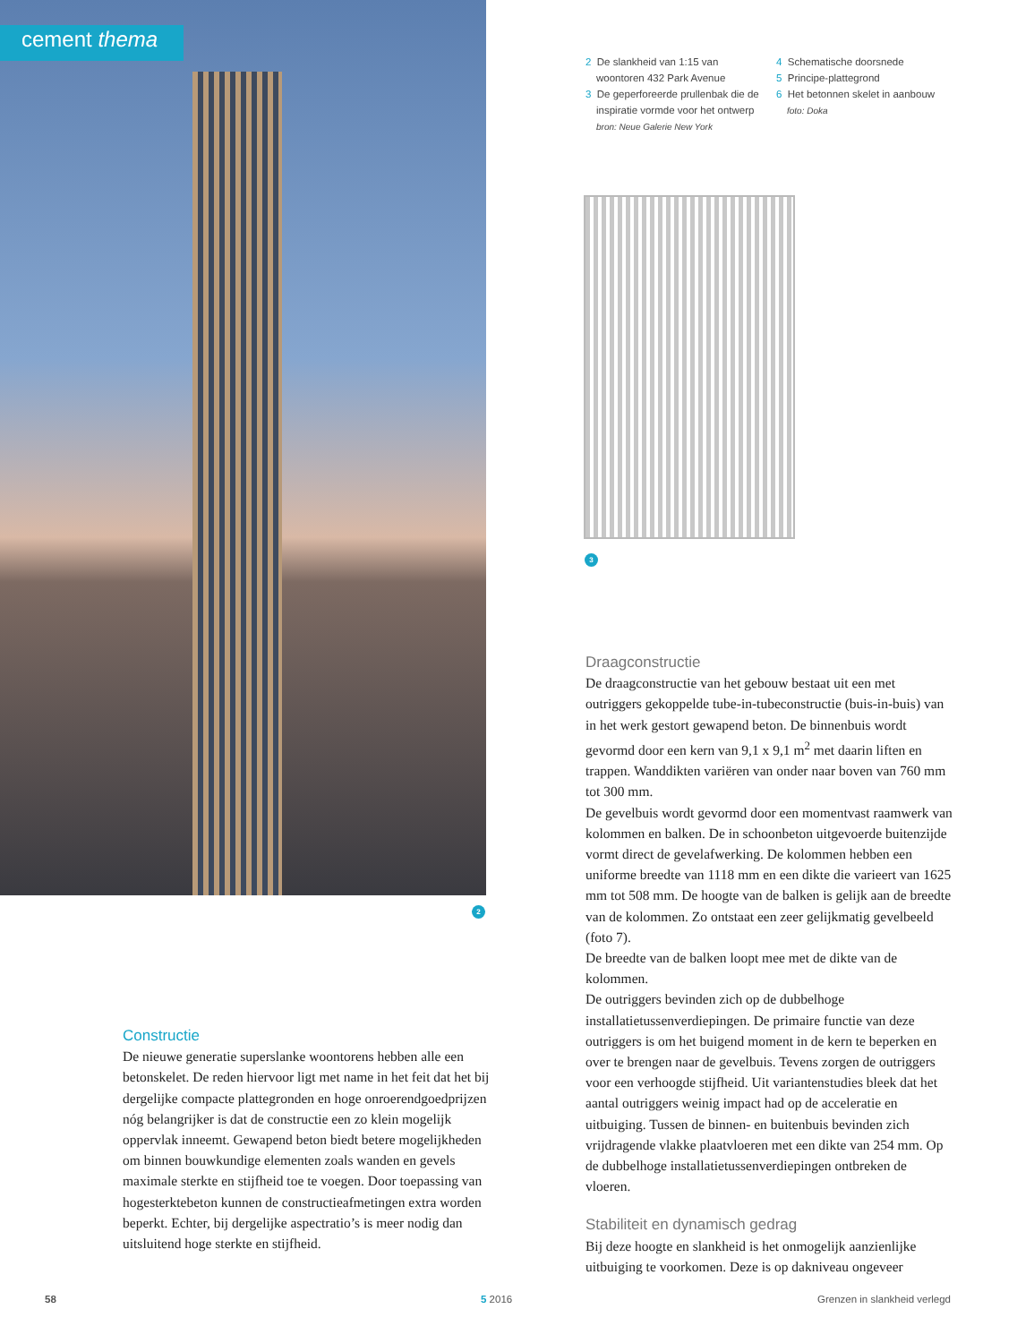cement thema
2
2 De slankheid van 1:15 van woontoren 432 Park Avenue
3 De geperforeerde prullenbak die de inspiratie vormde voor het ontwerp
bron: Neue Galerie New York
4 Schematische doorsnede
5 Principe-plattegrond
6 Het betonnen skelet in aanbouw
foto: Doka
3
Constructie
De nieuwe generatie superslanke woontorens hebben alle een betonskelet. De reden hiervoor ligt met name in het feit dat het bij dergelijke compacte plattegronden en hoge onroerendgoedprijzen nóg belangrijker is dat de constructie een zo klein mogelijk oppervlak inneemt. Gewapend beton biedt betere mogelijkheden om binnen bouwkundige elementen zoals wanden en gevels maximale sterkte en stijfheid toe te voegen. Door toepassing van hogesterktebeton kunnen de constructieafmetingen extra worden beperkt. Echter, bij dergelijke aspectratio’s is meer nodig dan uitsluitend hoge sterkte en stijfheid.
Draagconstructie
De draagconstructie van het gebouw bestaat uit een met outriggers gekoppelde tube-in-tubeconstructie (buis-in-buis) van in het werk gestort gewapend beton. De binnenbuis wordt gevormd door een kern van 9,1 x 9,1 m<sup>2</sup> met daarin liften en trappen. Wanddikten variëren van onder naar boven van 760 mm tot 300 mm.
De gevelbuis wordt gevormd door een momentvast raamwerk van kolommen en balken. De in schoonbeton uitgevoerde buitenzijde vormt direct de gevelafwerking. De kolommen hebben een uniforme breedte van 1118 mm en een dikte die varieert van 1625 mm tot 508 mm. De hoogte van de balken is gelijk aan de breedte van de kolommen. Zo ontstaat een zeer gelijkmatig gevelbeeld (foto 7).
De breedte van de balken loopt mee met de dikte van de kolommen.
De outriggers bevinden zich op de dubbelhoge installatietussenverdiepingen. De primaire functie van deze outriggers is om het buigend moment in de kern te beperken en over te brengen naar de gevelbuis. Tevens zorgen de outriggers voor een verhoogde stijfheid. Uit variantenstudies bleek dat het aantal outriggers weinig impact had op de acceleratie en uitbuiging. Tussen de binnen- en buitenbuis bevinden zich vrijdragende vlakke plaatvloeren met een dikte van 254 mm. Op de dubbelhoge installatietussenverdiepingen ontbreken de vloeren.
Stabiliteit en dynamisch gedrag
Bij deze hoogte en slankheid is het onmogelijk aanzienlijke uitbuiging te voorkomen. Deze is op dakniveau ongeveer
58 5 2016 Grenzen in slankheid verlegd